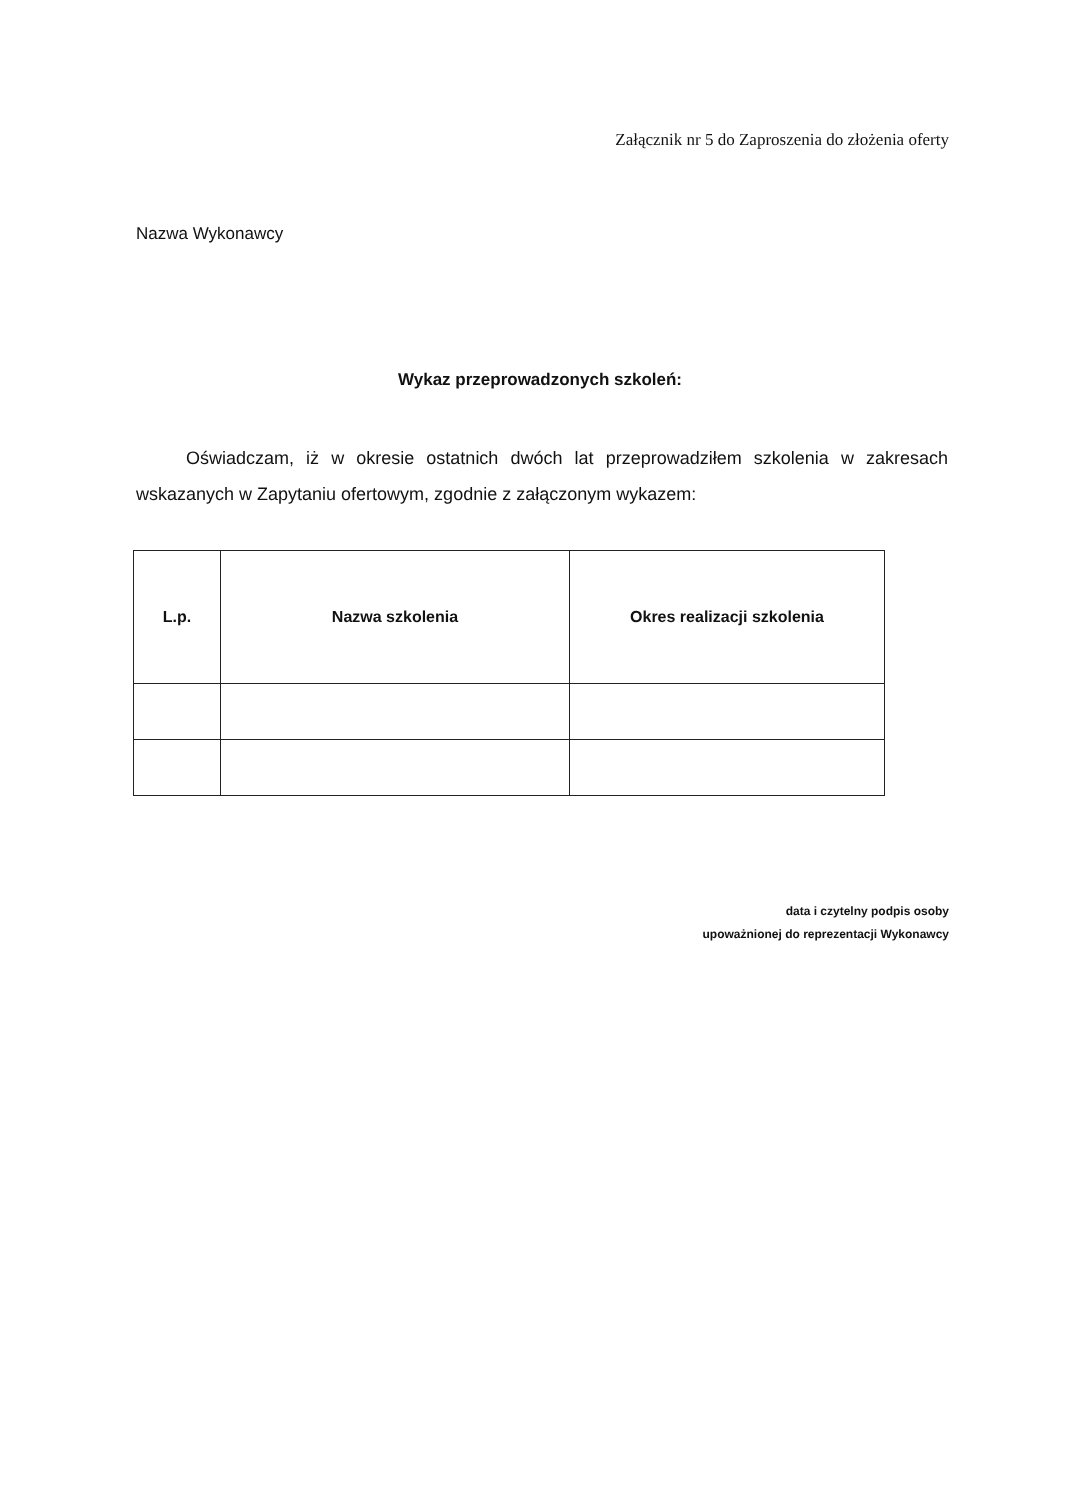Załącznik nr 5 do Zaproszenia do złożenia oferty
Nazwa Wykonawcy
Wykaz przeprowadzonych szkoleń:
Oświadczam, iż w okresie ostatnich dwóch lat przeprowadziłem szkolenia w zakresach wskazanych w Zapytaniu ofertowym, zgodnie z załączonym wykazem:
| L.p. | Nazwa szkolenia | Okres realizacji szkolenia |
| --- | --- | --- |
data i czytelny podpis osoby
upoważnionej do reprezentacji Wykonawcy